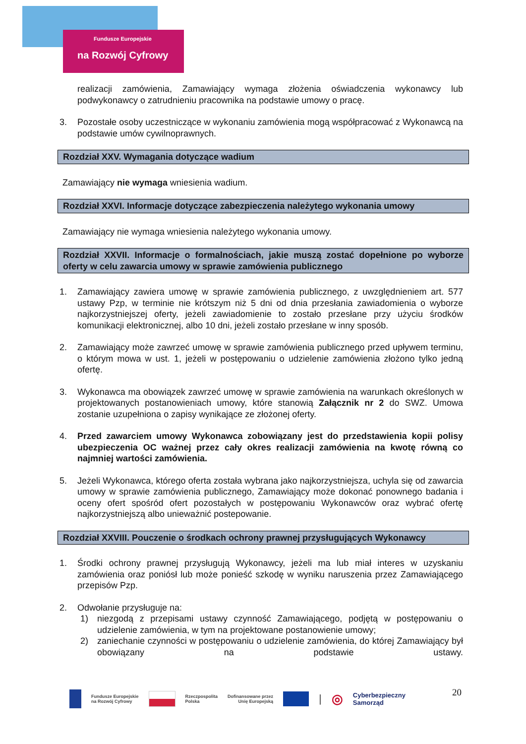Fundusze Europejskie
na Rozwój Cyfrowy
realizacji zamówienia, Zamawiający wymaga złożenia oświadczenia wykonawcy lub podwykonawcy o zatrudnieniu pracownika na podstawie umowy o pracę.
3. Pozostałe osoby uczestniczące w wykonaniu zamówienia mogą współpracować z Wykonawcą na podstawie umów cywilnoprawnych.
Rozdział XXV. Wymagania dotyczące wadium
Zamawiający nie wymaga wniesienia wadium.
Rozdział XXVI. Informacje dotyczące zabezpieczenia należytego wykonania umowy
Zamawiający nie wymaga wniesienia należytego wykonania umowy.
Rozdział XXVII. Informacje o formalnościach, jakie muszą zostać dopełnione po wyborze oferty w celu zawarcia umowy w sprawie zamówienia publicznego
1. Zamawiający zawiera umowę w sprawie zamówienia publicznego, z uwzględnieniem art. 577 ustawy Pzp, w terminie nie krótszym niż 5 dni od dnia przesłania zawiadomienia o wyborze najkorzystniejszej oferty, jeżeli zawiadomienie to zostało przesłane przy użyciu środków komunikacji elektronicznej, albo 10 dni, jeżeli zostało przesłane w inny sposób.
2. Zamawiający może zawrzeć umowę w sprawie zamówienia publicznego przed upływem terminu, o którym mowa w ust. 1, jeżeli w postępowaniu o udzielenie zamówienia złożono tylko jedną ofertę.
3. Wykonawca ma obowiązek zawrzeć umowę w sprawie zamówienia na warunkach określonych w projektowanych postanowieniach umowy, które stanowią Załącznik nr 2 do SWZ. Umowa zostanie uzupełniona o zapisy wynikające ze złożonej oferty.
4. Przed zawarciem umowy Wykonawca zobowiązany jest do przedstawienia kopii polisy ubezpieczenia OC ważnej przez cały okres realizacji zamówienia na kwotę równą co najmniej wartości zamówienia.
5. Jeżeli Wykonawca, którego oferta została wybrana jako najkorzystniejsza, uchyla się od zawarcia umowy w sprawie zamówienia publicznego, Zamawiający może dokonać ponownego badania i oceny ofert spośród ofert pozostałych w postępowaniu Wykonawców oraz wybrać ofertę najkorzystniejszą albo unieważnić postepowanie.
Rozdział XXVIII. Pouczenie o środkach ochrony prawnej przysługujących Wykonawcy
1. Środki ochrony prawnej przysługują Wykonawcy, jeżeli ma lub miał interes w uzyskaniu zamówienia oraz poniósł lub może ponieść szkodę w wyniku naruszenia przez Zamawiającego przepisów Pzp.
2. Odwołanie przysługuje na:
1) niezgodą z przepisami ustawy czynność Zamawiającego, podjętą w postępowaniu o udzielenie zamówienia, w tym na projektowane postanowienie umowy;
2) zaniechanie czynności w postępowaniu o udzielenie zamówienia, do której Zamawiający był obowiązany na podstawie ustawy.
Fundusze Europejskie
na Rozwój Cyfrowy Rzeczpospolita
Polska Dofinansowane przez
Unię Europejską | ◎ Cyberbezpieczny
Samorząd
20